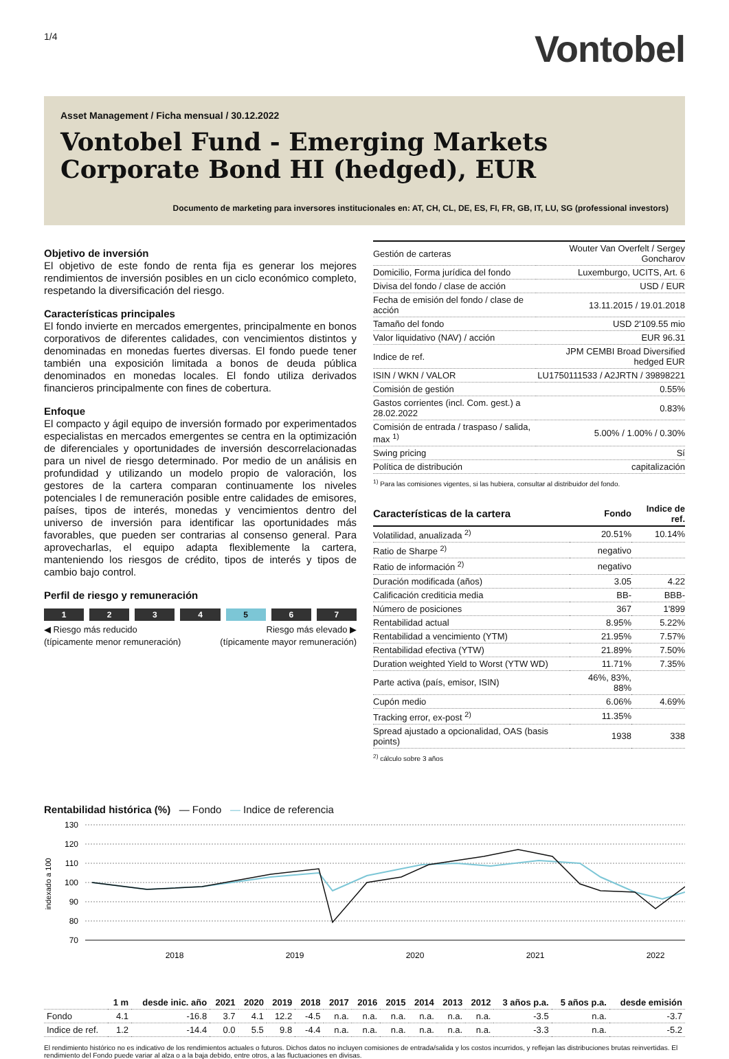1/4
Vontobel
Asset Management / Ficha mensual / 30.12.2022
Vontobel Fund - Emerging Markets Corporate Bond HI (hedged), EUR
Documento de marketing para inversores institucionales en: AT, CH, CL, DE, ES, FI, FR, GB, IT, LU, SG (professional investors)
Objetivo de inversión
El objetivo de este fondo de renta fija es generar los mejores rendimientos de inversión posibles en un ciclo económico completo, respetando la diversificación del riesgo.
Características principales
El fondo invierte en mercados emergentes, principalmente en bonos corporativos de diferentes calidades, con vencimientos distintos y denominadas en monedas fuertes diversas. El fondo puede tener también una exposición limitada a bonos de deuda pública denominados en monedas locales. El fondo utiliza derivados financieros principalmente con fines de cobertura.
Enfoque
El compacto y ágil equipo de inversión formado por experimentados especialistas en mercados emergentes se centra en la optimización de diferenciales y oportunidades de inversión descorrelacionadas para un nivel de riesgo determinado. Por medio de un análisis en profundidad y utilizando un modelo propio de valoración, los gestores de la cartera comparan continuamente los niveles potenciales l de remuneración posible entre calidades de emisores, países, tipos de interés, monedas y vencimientos dentro del universo de inversión para identificar las oportunidades más favorables, que pueden ser contrarias al consenso general. Para aprovecharlas, el equipo adapta flexiblemente la cartera, manteniendo los riesgos de crédito, tipos de interés y tipos de cambio bajo control.
Perfil de riesgo y remuneración
1 2 3 4 5 6 7
◀ Riesgo más reducido
(típicamente menor remuneración)
Riesgo más elevado ▶
(típicamente mayor remuneración)
| Gestión de carteras | Wouter Van Overfelt / Sergey Goncharov |
| Domicilio, Forma jurídica del fondo | Luxemburgo, UCITS, Art. 6 |
| Divisa del fondo / clase de acción | USD / EUR |
| Fecha de emisión del fondo / clase de acción | 13.11.2015 / 19.01.2018 |
| Tamaño del fondo | USD 2'109.55 mio |
| Valor liquidativo (NAV) / acción | EUR 96.31 |
| Indice de ref. | JPM CEMBI Broad Diversified hedged EUR |
| ISIN / WKN / VALOR | LU1750111533 / A2JRTN / 39898221 |
| Comisión de gestión | 0.55% |
| Gastos corrientes (incl. Com. gest.) a 28.02.2022 | 0.83% |
| Comisión de entrada / traspaso / salida, max <sup>1)</sup> | 5.00% / 1.00% / 0.30% |
| Swing pricing | Sí |
| Política de distribución | capitalización |
<sup>1)</sup> Para las comisiones vigentes, si las hubiera, consultar al distribuidor del fondo.
| Características de la cartera | Fondo | Indice de ref. |
| Volatilidad, anualizada <sup>2)</sup> | 20.51% | 10.14% |
| Ratio de Sharpe <sup>2)</sup> | negativo | |
| Ratio de información <sup>2)</sup> | negativo | |
| Duración modificada (años) | 3.05 | 4.22 |
| Calificación crediticia media | BB- | BBB- |
| Número de posiciones | 367 | 1'899 |
| Rentabilidad actual | 8.95% | 5.22% |
| Rentabilidad a vencimiento (YTM) | 21.95% | 7.57% |
| Rentabilidad efectiva (YTW) | 21.89% | 7.50% |
| Duration weighted Yield to Worst (YTW WD) | 11.71% | 7.35% |
| Parte activa (país, emisor, ISIN) | 46%, 83%, 88% | |
| Cupón medio | 6.06% | 4.69% |
| Tracking error, ex-post <sup>2)</sup> | 11.35% | |
| Spread ajustado a opcionalidad, OAS (basis points) | 1938 | 338 |
<sup>2)</sup> cálculo sobre 3 años
Rentabilidad histórica (%) — Fondo — Indice de referencia
130
120
110
100
90
80
70
2018
2019
2020
2021
2022
indexado a 100
| | 1 m | desde inic. año | 2021 | 2020 | 2019 | 2018 | 2017 | 2016 | 2015 | 2014 | 2013 | 2012 | 3 años p.a. | 5 años p.a. | desde emisión |
| --- | --- | --- | --- | --- | --- | --- | --- | --- | --- | --- | --- | --- | --- | --- | --- |
| Fondo | 4.1 | -16.8 | 3.7 | 4.1 | 12.2 | -4.5 | n.a. | n.a. | n.a. | n.a. | n.a. | n.a. | -3.5 | n.a. | -3.7 |
| Indice de ref. | 1.2 | -14.4 | 0.0 | 5.5 | 9.8 | -4.4 | n.a. | n.a. | n.a. | n.a. | n.a. | n.a. | -3.3 | n.a. | -5.2 |
El rendimiento histórico no es indicativo de los rendimientos actuales o futuros. Dichos datos no incluyen comisiones de entrada/salida y los costos incurridos, y reflejan las distribuciones brutas reinvertidas. El rendimiento del Fondo puede variar al alza o a la baja debido, entre otros, a las fluctuaciones en divisas.